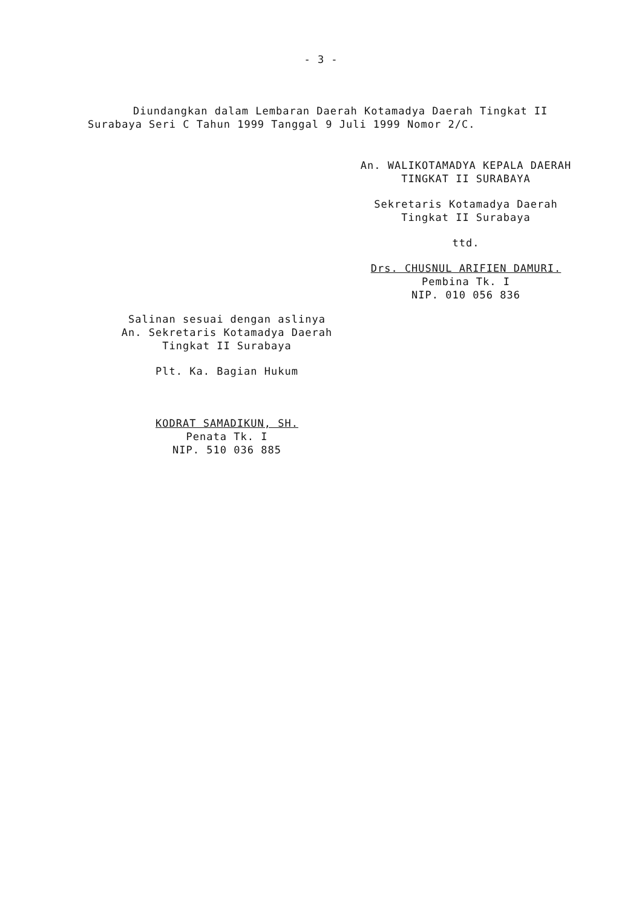- 3 -
Diundangkan dalam Lembaran Daerah Kotamadya Daerah Tingkat II Surabaya Seri C Tahun 1999 Tanggal 9 Juli 1999 Nomor 2/C.
An. WALIKOTAMADYA KEPALA DAERAH
TINGKAT II SURABAYA
Sekretaris Kotamadya Daerah
Tingkat II Surabaya
ttd.
Drs. CHUSNUL ARIFIEN DAMURI.
Pembina Tk. I
NIP. 010 056 836
Salinan sesuai dengan aslinya
An. Sekretaris Kotamadya Daerah
Tingkat II Surabaya
Plt. Ka. Bagian Hukum
KODRAT SAMADIKUN, SH.
Penata Tk. I
NIP. 510 036 885